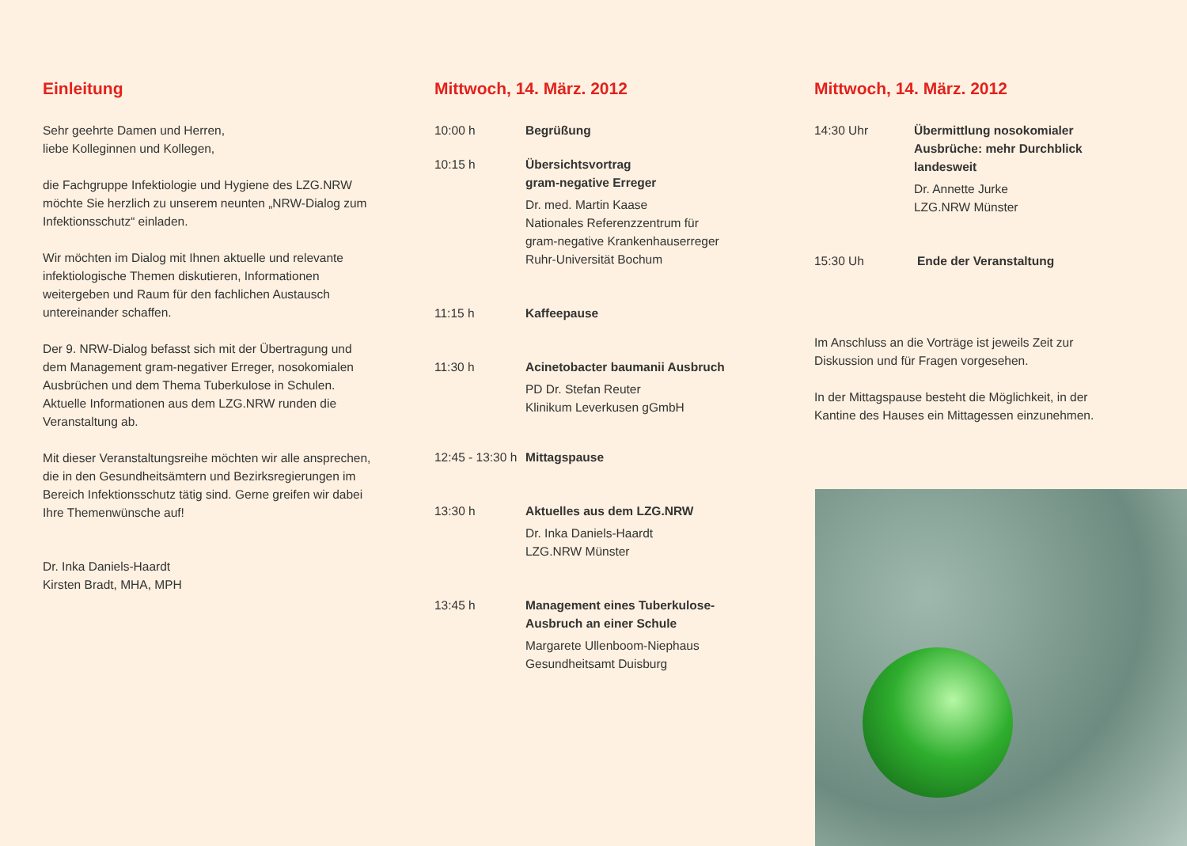Einleitung
Sehr geehrte Damen und Herren,
liebe Kolleginnen und Kollegen,
die Fachgruppe Infektiologie und Hygiene des LZG.NRW möchte Sie herzlich zu unserem neunten „NRW-Dialog zum Infektionsschutz“ einladen.
Wir möchten im Dialog mit Ihnen aktuelle und relevante infektiologische Themen diskutieren, Informationen weitergeben und Raum für den fachlichen Austausch untereinander schaffen.
Der 9. NRW-Dialog befasst sich mit der Übertragung und dem Management gram-negativer Erreger, nosokomialen Ausbrüchen und dem Thema Tuberkulose in Schulen. Aktuelle Informationen aus dem LZG.NRW runden die Veranstaltung ab.
Mit dieser Veranstaltungsreihe möchten wir alle ansprechen, die in den Gesundheitsämtern und Bezirksregierungen im Bereich Infektionsschutz tätig sind. Gerne greifen wir dabei Ihre Themenwünsche auf!
Dr. Inka Daniels-Haardt
Kirsten Bradt, MHA, MPH
Mittwoch, 14. März. 2012
10:00 h Begrüßung
10:15 h Übersichtsvortrag
gram-negative Erreger
Dr. med. Martin Kaase
Nationales Referenzzentrum für
gram-negative Krankenhauserreger
Ruhr-Universität Bochum
11:15 h Kaffeepause
11:30 h Acinetobacter baumanii Ausbruch
PD Dr. Stefan Reuter
Klinikum Leverkusen gGmbH
12:45 - 13:30 h
Mittagspause
13:30 h Aktuelles aus dem LZG.NRW
Dr. Inka Daniels-Haardt
LZG.NRW Münster
13:45 h Management eines Tuberkulose-
Ausbruch an einer Schule
Margarete Ullenboom-Niephaus
Gesundheitsamt Duisburg
Mittwoch, 14. März. 2012
14:30 Uhr Übermittlung nosokomialer Ausbrüche: mehr Durchblick landesweit
Dr. Annette Jurke
LZG.NRW Münster
15:30 Uh Ende der Veranstaltung
Im Anschluss an die Vorträge ist jeweils Zeit zur Diskussion und für Fragen vorgesehen.
In der Mittagspause besteht die Möglichkeit, in der Kantine des Hauses ein Mittagessen einzunehmen.